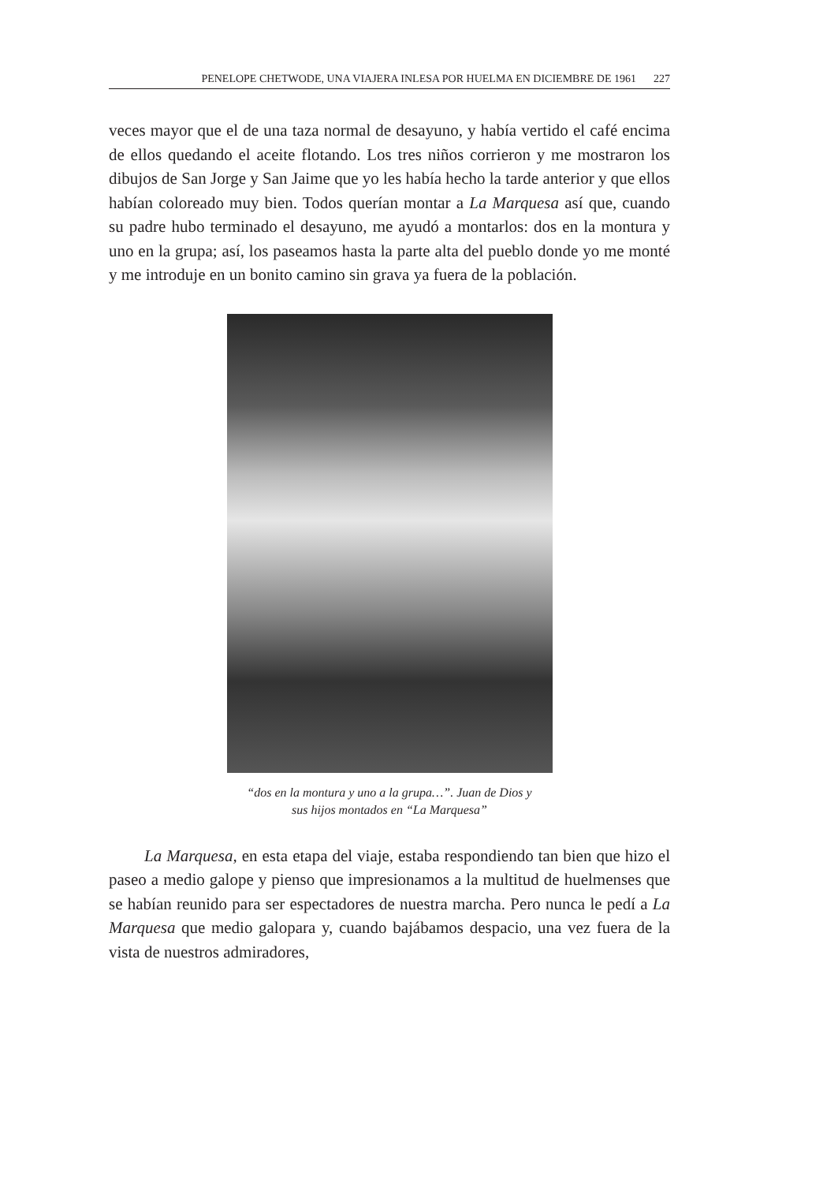PENELOPE CHETWODE, UNA VIAJERA INLESA POR HUELMA EN DICIEMBRE DE 1961 227
veces mayor que el de una taza normal de desayuno, y había vertido el café encima de ellos quedando el aceite flotando. Los tres niños corrieron y me mostraron los dibujos de San Jorge y San Jaime que yo les había hecho la tarde anterior y que ellos habían coloreado muy bien. Todos querían montar a La Marquesa así que, cuando su padre hubo terminado el desayuno, me ayudó a montarlos: dos en la montura y uno en la grupa; así, los paseamos hasta la parte alta del pueblo donde yo me monté y me introduje en un bonito camino sin grava ya fuera de la población.
“dos en la montura y uno a la grupa…”. Juan de Dios y
sus hijos montados en “La Marquesa”
La Marquesa, en esta etapa del viaje, estaba respondiendo tan bien que hizo el paseo a medio galope y pienso que impresionamos a la multitud de huelmenses que se habían reunido para ser espectadores de nuestra marcha. Pero nunca le pedí a La Marquesa que medio galopara y, cuando bajábamos despacio, una vez fuera de la vista de nuestros admiradores,